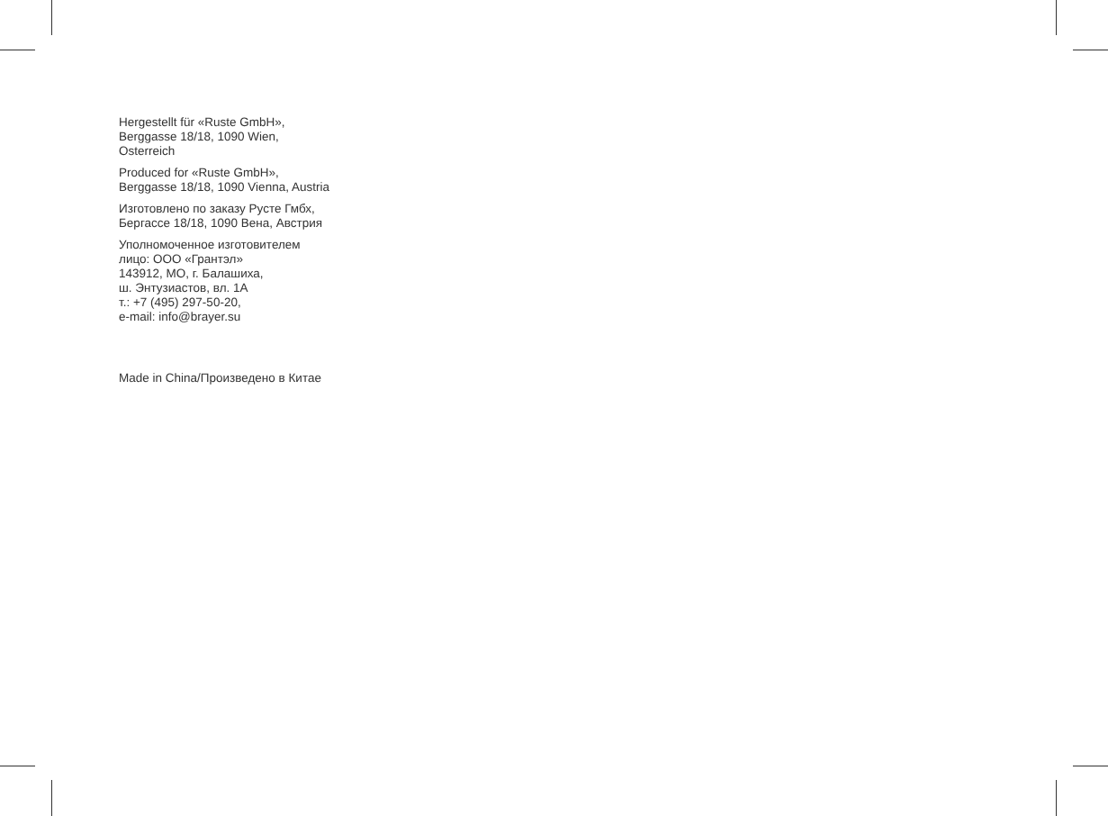Hergestellt für «Ruste GmbH»,
Berggasse 18/18, 1090 Wien,
Osterreich
Produced for «Ruste GmbH»,
Berggasse 18/18, 1090 Vienna, Austria
Изготовлено по заказу Русте Гмбх,
Бергассе 18/18, 1090 Вена, Австрия
Уполномоченное изготовителем
лицо: ООО «Грантэл»
143912, МО, г. Балашиха,
ш. Энтузиастов, вл. 1А
т.: +7 (495) 297-50-20,
e-mail: info@brayer.su
Made in China/Произведено в Китае